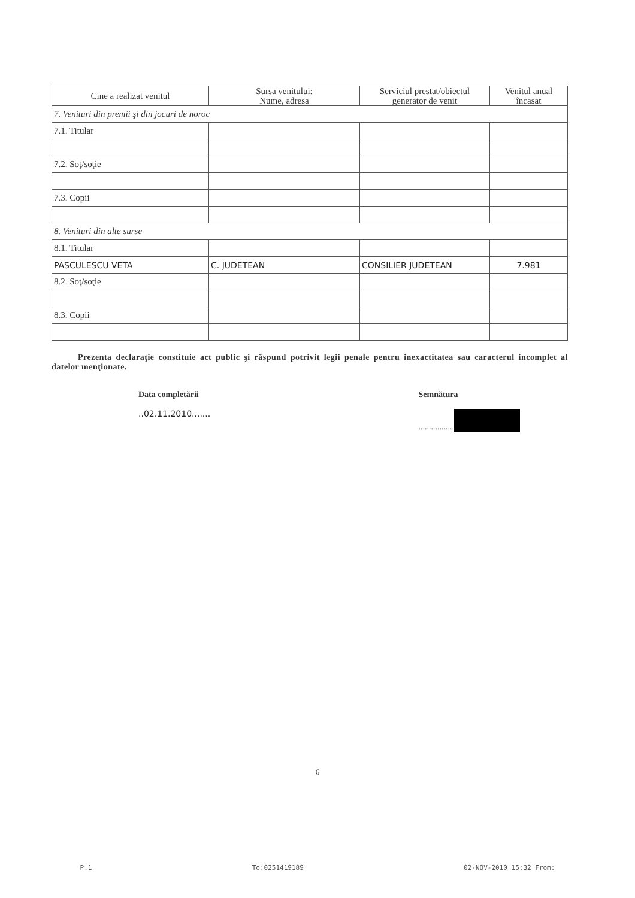| Cine a realizat venitul | Sursa venitului: Nume, adresa | Serviciul prestat/obiectul generator de venit | Venitul anual încasat |
| --- | --- | --- | --- |
| 7. Venituri din premii şi din jocuri de noroc | | | |
| 7.1. Titular | | | |
| 7.2. Soţ/soţie | | | |
| 7.3. Copii | | | |
| 8. Venituri din alte surse | | | |
| 8.1. Titular | | | |
| PASCULESCU VETA | C. JUDETEAN | CONSILIER JUDETEAN | 7.981 |
| 8.2. Soţ/soţie | | | |
| 8.3. Copii | | | |
Prezenta declaraţie constituie act public şi răspund potrivit legii penale pentru inexactitatea sau caracterul incomplet al datelor menţionate.
Data completării
..02.11.2010.......
Semnătura
.................
6
P.1 To:0251419189 02-NOV-2010 15:32 From: